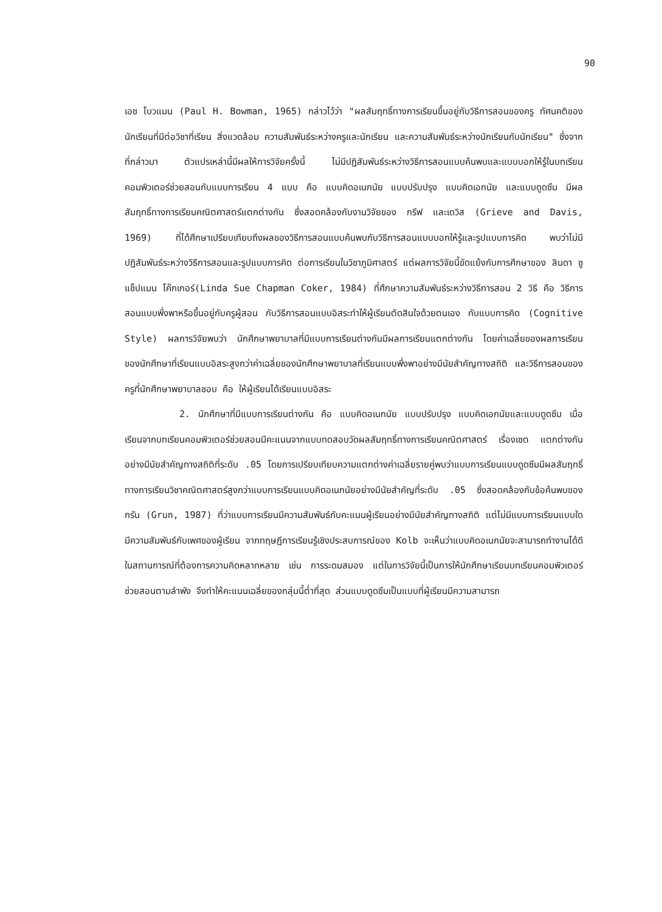90
เอช โบวแมน (Paul H. Bowman, 1965) กล่าวไว้ว่า "ผลสัมฤทธิ์ทางการเรียนขึ้นอยู่กับวิธีการสอนของครู ทัศนคติของนักเรียนที่มีต่อวิชาที่เรียน สิ่งแวดล้อม ความสัมพันธ์ระหว่างครูและนักเรียน และความสัมพันธ์ระหว่างนักเรียนกับนักเรียน" ซึ่งจากที่กล่าวมา ตัวแปรเหล่านี้มีผลให้การวิจัยครั้งนี้ ไม่มีปฏิสัมพันธ์ระหว่างวิธีการสอนแบบค้นพบและแบบบอกให้รู้ในบทเรียนคอมพิวเตอร์ช่วยสอนกับแบบการเรียน 4 แบบ คือ แบบคิดอเนกนัย แบบปรับปรุง แบบคิดเอกนัย และแบบดูดซึม มีผลสัมฤทธิ์ทางการเรียนคณิตศาสตร์แตกต่างกัน ซึ่งสอดคล้องกับงานวิจัยของ กรีฟ และเดวิส (Grieve and Davis, 1969) ที่ได้ศึกษาเปรียบเทียบถึงผลของวิธีการสอนแบบค้นพบกับวิธีการสอนแบบบอกให้รู้และรูปแบบการคิด พบว่าไม่มีปฏิสัมพันธ์ระหว่างวิธีการสอนและรูปแบบการคิด ต่อการเรียนในวิชาภูมิศาสตร์ แต่ผลการวิจัยนี้ขัดแย้งกับการศึกษาของ ลินดา ซู แช็ปแมน โค๊กเกอร์(Linda Sue Chapman Coker, 1984) ที่ศึกษาความสัมพันธ์ระหว่างวิธีการสอน 2 วิธี คือ วิธีการสอนแบบพึ่งพาหรือขึ้นอยู่กับครูผู้สอน กับวิธีการสอนแบบอิสระทำให้ผู้เรียนตัดสินใจด้วยตนเอง กับแบบการคิด (Cognitive Style) ผลการวิจัยพบว่า นักศึกษาพยาบาลที่มีแบบการเรียนต่างกันมีผลการเรียนแตกต่างกัน โดยค่าเฉลี่ยของผลการเรียนของนักศึกษาที่เรียนแบบอิสระสูงกว่าค่าเฉลี่ยของนักศึกษาพยาบาลที่เรียนแบบพึ่งพาอย่างมีนัยสำคัญทางสถิติ และวิธีการสอนของครูที่นักศึกษาพยาบาลชอบ คือ ให้ผู้เรียนได้เรียนแบบอิสระ
2. นักศึกษาที่มีแบบการเรียนต่างกัน คือ แบบคิดอเนกนัย แบบปรับปรุง แบบคิดเอกนัยและแบบดูดซึม เมื่อเรียนจากบทเรียนคอมพิวเตอร์ช่วยสอนมีคะแนนจากแบบทดสอบวัดผลสัมฤทธิ์ทางการเรียนคณิตศาสตร์ เรื่องเซต แตกต่างกันอย่างมีนัยสำคัญทางสถิติที่ระดับ .05 โดยการเปรียบเทียบความแตกต่างค่าเฉลี่ยรายคู่พบว่าแบบการเรียนแบบดูดซึมมีผลสัมฤทธิ์ทางการเรียนวิชาคณิตศาสตร์สูงกว่าแบบการเรียนแบบคิดอเนกนัยอย่างมีนัยสำคัญที่ระดับ .05 ซึ่งสอดคล้องกับข้อค้นพบของ กรัน (Grun, 1987) ที่ว่าแบบการเรียนมีความสัมพันธ์กับคะแนนผู้เรียนอย่างมีนัยสำคัญทางสถิติ แต่ไม่มีแบบการเรียนแบบใดมีความสัมพันธ์กับเพศของผู้เรียน จากทฤษฎีการเรียนรู้เชิงประสบการณ์ของ Kolb จะเห็นว่าแบบคิดอเนกนัยจะสามารถทำงานได้ดีในสถานการณ์ที่ต้องการความคิดหลากหลาย เช่น การระดมสมอง แต่ในการวิจัยนี้เป็นการให้นักศึกษาเรียนบทเรียนคอมพิวเตอร์ช่วยสอนตามลำพัง จึงทำให้คะแนนเฉลี่ยของกลุ่มนี้ต่ำที่สุด ส่วนแบบดูดซึมเป็นแบบที่ผู้เรียนมีความสามารถ